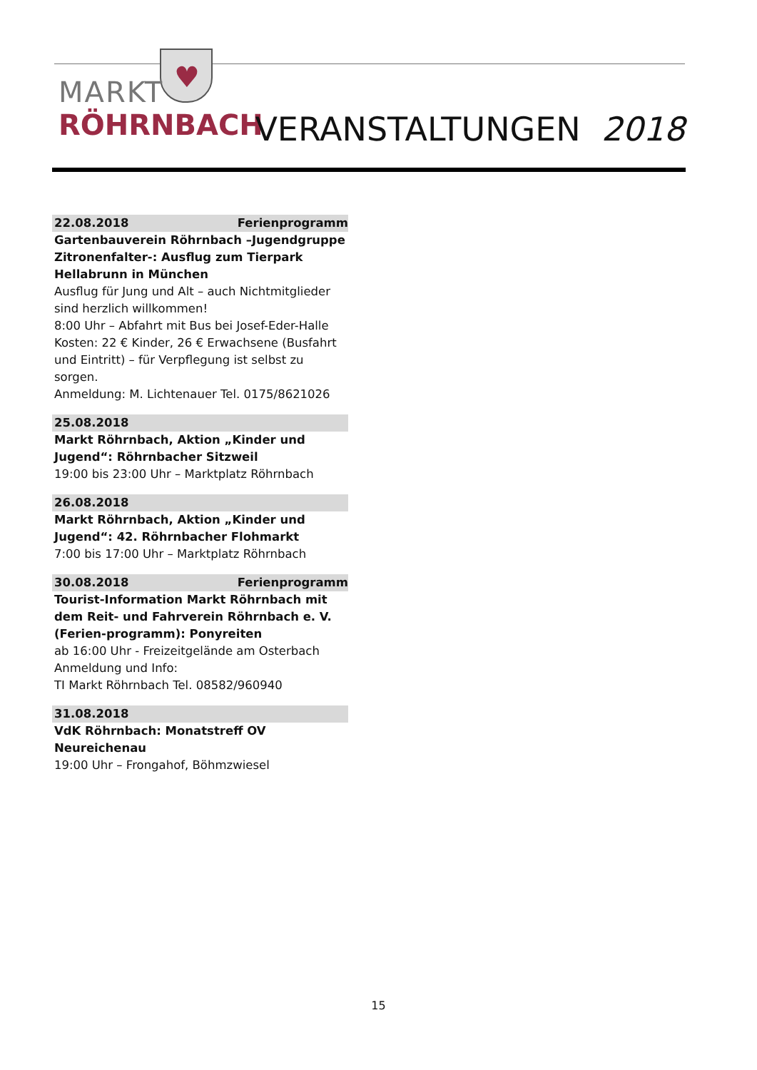♥
MARKT
RÖHRNBACH
VERANSTALTUNGEN 2018
22.08.2018 Ferienprogramm
Gartenbauverein Röhrnbach –Jugendgruppe Zitronenfalter-: Ausflug zum Tierpark Hellabrunn in München
Ausflug für Jung und Alt – auch Nichtmitglieder sind herzlich willkommen!
8:00 Uhr – Abfahrt mit Bus bei Josef-Eder-Halle
Kosten: 22 € Kinder, 26 € Erwachsene (Busfahrt und Eintritt) – für Verpflegung ist selbst zu sorgen.
Anmeldung: M. Lichtenauer Tel. 0175/8621026
25.08.2018
Markt Röhrnbach, Aktion „Kinder und Jugend“: Röhrnbacher Sitzweil
19:00 bis 23:00 Uhr – Marktplatz Röhrnbach
26.08.2018
Markt Röhrnbach, Aktion „Kinder und Jugend“: 42. Röhrnbacher Flohmarkt
7:00 bis 17:00 Uhr – Marktplatz Röhrnbach
30.08.2018 Ferienprogramm
Tourist-Information Markt Röhrnbach mit dem Reit- und Fahrverein Röhrnbach e. V. (Ferien-programm): Ponyreiten
ab 16:00 Uhr - Freizeitgelände am Osterbach
Anmeldung und Info:
TI Markt Röhrnbach Tel. 08582/960940
31.08.2018
VdK Röhrnbach: Monatstreff OV Neureichenau
19:00 Uhr – Frongahof, Böhmzwiesel
15